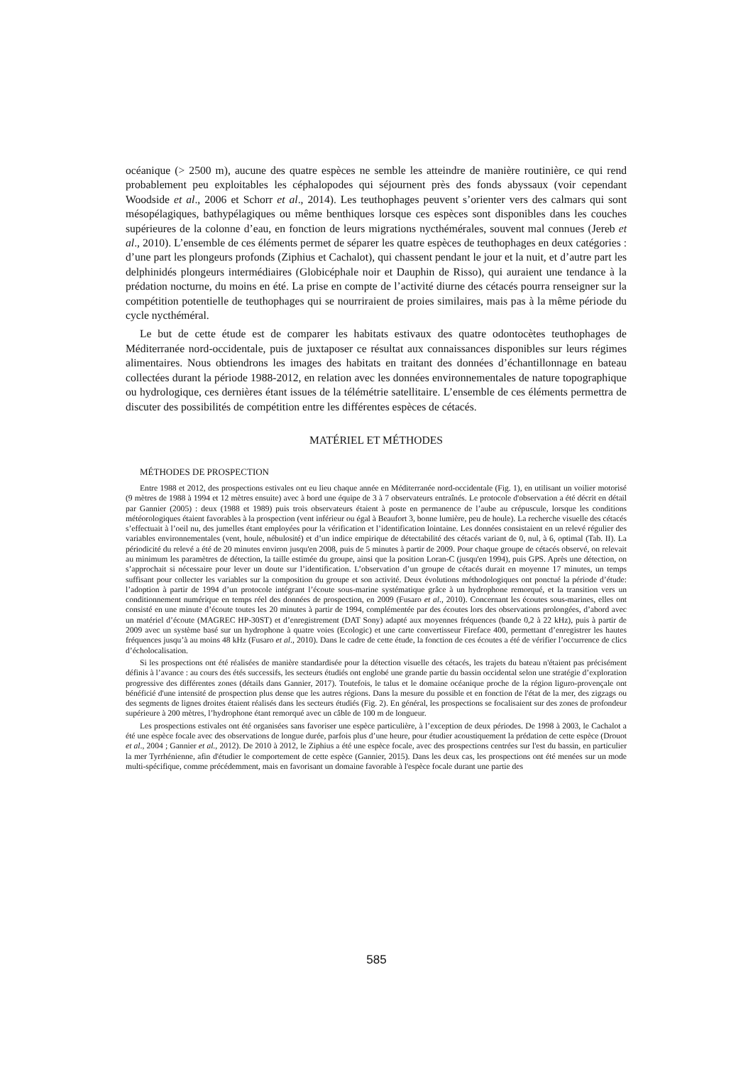océanique (> 2500 m), aucune des quatre espèces ne semble les atteindre de manière routinière, ce qui rend probablement peu exploitables les céphalopodes qui séjournent près des fonds abyssaux (voir cependant Woodside et al., 2006 et Schorr et al., 2014). Les teuthophages peuvent s’orienter vers des calmars qui sont mésopélagiques, bathypélagiques ou même benthiques lorsque ces espèces sont disponibles dans les couches supérieures de la colonne d’eau, en fonction de leurs migrations nycthémérales, souvent mal connues (Jereb et al., 2010). L’ensemble de ces éléments permet de séparer les quatre espèces de teuthophages en deux catégories : d’une part les plongeurs profonds (Ziphius et Cachalot), qui chassent pendant le jour et la nuit, et d’autre part les delphinidés plongeurs intermédiaires (Globicéphale noir et Dauphin de Risso), qui auraient une tendance à la prédation nocturne, du moins en été. La prise en compte de l’activité diurne des cétacés pourra renseigner sur la compétition potentielle de teuthophages qui se nourriraient de proies similaires, mais pas à la même période du cycle nycthéméral.
Le but de cette étude est de comparer les habitats estivaux des quatre odontocètes teuthophages de Méditerranée nord-occidentale, puis de juxtaposer ce résultat aux connaissances disponibles sur leurs régimes alimentaires. Nous obtiendrons les images des habitats en traitant des données d’échantillonnage en bateau collectées durant la période 1988-2012, en relation avec les données environnementales de nature topographique ou hydrologique, ces dernières étant issues de la télémétrie satellitaire. L’ensemble de ces éléments permettra de discuter des possibilités de compétition entre les différentes espèces de cétacés.
MATÉRIEL ET MÉTHODES
MÉTHODES DE PROSPECTION
Entre 1988 et 2012, des prospections estivales ont eu lieu chaque année en Méditerranée nord-occidentale (Fig. 1), en utilisant un voilier motorisé (9 mètres de 1988 à 1994 et 12 mètres ensuite) avec à bord une équipe de 3 à 7 observateurs entraînés. Le protocole d'observation a été décrit en détail par Gannier (2005) : deux (1988 et 1989) puis trois observateurs étaient à poste en permanence de l’aube au crépuscule, lorsque les conditions météorologiques étaient favorables à la prospection (vent inférieur ou égal à Beaufort 3, bonne lumière, peu de houle). La recherche visuelle des cétacés s’effectuait à l’oeil nu, des jumelles étant employées pour la vérification et l’identification lointaine. Les données consistaient en un relevé régulier des variables environnementales (vent, houle, nébulosité) et d’un indice empirique de détectabilité des cétacés variant de 0, nul, à 6, optimal (Tab. II). La périodicité du relevé a été de 20 minutes environ jusqu'en 2008, puis de 5 minutes à partir de 2009. Pour chaque groupe de cétacés observé, on relevait au minimum les paramètres de détection, la taille estimée du groupe, ainsi que la position Loran-C (jusqu'en 1994), puis GPS. Après une détection, on s’approchait si nécessaire pour lever un doute sur l’identification. L’observation d’un groupe de cétacés durait en moyenne 17 minutes, un temps suffisant pour collecter les variables sur la composition du groupe et son activité. Deux évolutions méthodologiques ont ponctué la période d’étude: l’adoption à partir de 1994 d’un protocole intégrant l’écoute sous-marine systématique grâce à un hydrophone remorqué, et la transition vers un conditionnement numérique en temps réel des données de prospection, en 2009 (Fusaro et al., 2010). Concernant les écoutes sous-marines, elles ont consisté en une minute d’écoute toutes les 20 minutes à partir de 1994, complémentée par des écoutes lors des observations prolongées, d’abord avec un matériel d’écoute (MAGREC HP-30ST) et d’enregistrement (DAT Sony) adapté aux moyennes fréquences (bande 0,2 à 22 kHz), puis à partir de 2009 avec un système basé sur un hydrophone à quatre voies (Ecologic) et une carte convertisseur Fireface 400, permettant d’enregistrer les hautes fréquences jusqu’à au moins 48 kHz (Fusaro et al., 2010). Dans le cadre de cette étude, la fonction de ces écoutes a été de vérifier l’occurrence de clics d’écholocalisation.
Si les prospections ont été réalisées de manière standardisée pour la détection visuelle des cétacés, les trajets du bateau n'étaient pas précisément définis à l’avance : au cours des étés successifs, les secteurs étudiés ont englobé une grande partie du bassin occidental selon une stratégie d’exploration progressive des différentes zones (détails dans Gannier, 2017). Toutefois, le talus et le domaine océanique proche de la région liguro-provençale ont bénéficié d'une intensité de prospection plus dense que les autres régions. Dans la mesure du possible et en fonction de l'état de la mer, des zigzags ou des segments de lignes droites étaient réalisés dans les secteurs étudiés (Fig. 2). En général, les prospections se focalisaient sur des zones de profondeur supérieure à 200 mètres, l’hydrophone étant remorqué avec un câble de 100 m de longueur.
Les prospections estivales ont été organisées sans favoriser une espèce particulière, à l’exception de deux périodes. De 1998 à 2003, le Cachalot a été une espèce focale avec des observations de longue durée, parfois plus d’une heure, pour étudier acoustiquement la prédation de cette espèce (Drouot et al., 2004 ; Gannier et al., 2012). De 2010 à 2012, le Ziphius a été une espèce focale, avec des prospections centrées sur l'est du bassin, en particulier la mer Tyrrhénienne, afin d'étudier le comportement de cette espèce (Gannier, 2015). Dans les deux cas, les prospections ont été menées sur un mode multi-spécifique, comme précédemment, mais en favorisant un domaine favorable à l'espèce focale durant une partie des
585